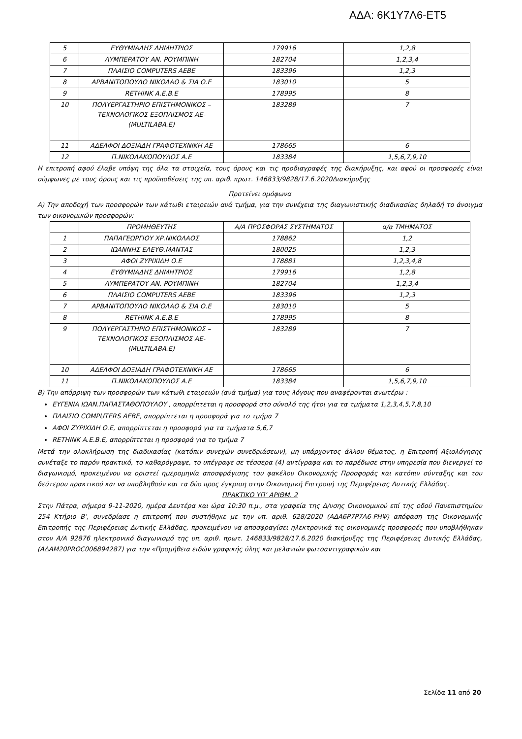ΑΔΑ: 6Κ1Υ7Λ6-ΕΤ5
| 5 | ΕΥΘΥΜΙΑΔΗΣ ΔΗΜΗΤΡΙΟΣ | 179916 | 1,2,8 |
| 6 | ΛΥΜΠΕΡΑΤΟΥ ΑΝ. ΡΟΥΜΠΙΝΗ | 182704 | 1,2,3,4 |
| 7 | ΠΛΑΙΣΙΟ COMPUTERS ΑΕΒΕ | 183396 | 1,2,3 |
| 8 | ΑΡΒΑΝΙΤΟΠΟΥΛΟ ΝΙΚΟΛΑΟ & ΣΙΑ Ο.Ε | 183010 | 5 |
| 9 | RETHINK Α.Ε.Β.Ε | 178995 | 8 |
| 10 | ΠΟΛΥΕΡΓΑΣΤΗΡΙΟ ΕΠΙΣΤΗΜΟΝΙΚΟΣ – ΤΕΧΝΟΛΟΓΙΚΟΣ ΕΞΟΠΛΙΣΜΟΣ ΑΕ- (MULTILABA.E) | 183289 | 7 |
| 11 | ΑΔΕΛΦΟΙ ΔΟΞΙΑΔΗ ΓΡΑΦΟΤΕΧΝΙΚΗ ΑΕ | 178665 | 6 |
| 12 | Π.ΝΙΚΟΛΑΚΟΠΟΥΛΟΣ Α.Ε | 183384 | 1,5,6,7,9,10 |
Η επιτροπή αφού έλαβε υπόψη της όλα τα στοιχεία, τους όρους και τις προδιαγραφές της διακήρυξης, και αφού οι προσφορές είναι σύμφωνες με τους όρους και τις προϋποθέσεις της υπ. αριθ. πρωτ. 146833/9828/17.6.2020Διακήρυξης
Προτείνει ομόφωνα
Α) Την αποδοχή των προσφορών των κάτωθι εταιρειών ανά τμήμα, για την συνέχεια της διαγωνιστικής διαδικασίας δηλαδή το άνοιγμα των οικονομικών προσφορών:
| | ΠΡΟΜΗΘΕΥΤΗΣ | Α/Α ΠΡΟΣΦΟΡΑΣ ΣΥΣΤΗΜΑΤΟΣ | α/α ΤΜΗΜΑΤΟΣ |
| 1 | ΠΑΠΑΓΕΩΡΓΙΟΥ ΧΡ.ΝΙΚΟΛΑΟΣ | 178862 | 1,2 |
| 2 | ΙΩΑΝΝΗΣ ΕΛΕΥΘ.ΜΑΝΤΑΣ | 180025 | 1,2,3 |
| 3 | ΑΦΟΙ ΖΥΡΙΧΙΔΗ Ο.Ε | 178881 | 1,2,3,4,8 |
| 4 | ΕΥΘΥΜΙΑΔΗΣ ΔΗΜΗΤΡΙΟΣ | 179916 | 1,2,8 |
| 5 | ΛΥΜΠΕΡΑΤΟΥ ΑΝ. ΡΟΥΜΠΙΝΗ | 182704 | 1,2,3,4 |
| 6 | ΠΛΑΙΣΙΟ COMPUTERS ΑΕΒΕ | 183396 | 1,2,3 |
| 7 | ΑΡΒΑΝΙΤΟΠΟΥΛΟ ΝΙΚΟΛΑΟ & ΣΙΑ Ο.Ε | 183010 | 5 |
| 8 | RETHINK Α.Ε.Β.Ε | 178995 | 8 |
| 9 | ΠΟΛΥΕΡΓΑΣΤΗΡΙΟ ΕΠΙΣΤΗΜΟΝΙΚΟΣ – ΤΕΧΝΟΛΟΓΙΚΟΣ ΕΞΟΠΛΙΣΜΟΣ ΑΕ- (MULTILABA.E) | 183289 | 7 |
| 10 | ΑΔΕΛΦΟΙ ΔΟΞΙΑΔΗ ΓΡΑΦΟΤΕΧΝΙΚΗ ΑΕ | 178665 | 6 |
| 11 | Π.ΝΙΚΟΛΑΚΟΠΟΥΛΟΣ Α.Ε | 183384 | 1,5,6,7,9,10 |
Β) Την απόρριψη των προσφορών των κάτωθι εταιρειών (ανά τμήμα) για τους λόγους που αναφέρονται ανωτέρω :
ΕΥΓΕΝΙΑ ΙΩΑΝ.ΠΑΠΑΣΤΑΘΟΠΟΥΛΟΥ , απορρίπτεται η προσφορά στο σύνολό της ήτοι για τα τμήματα 1,2,3,4,5,7,8,10
ΠΛΑΙΣΙΟ COMPUTERS ΑΕΒΕ, απορρίπτεται η προσφορά για το τμήμα 7
ΑΦΟΙ ΖΥΡΙΧΙΔΗ Ο.Ε, απορρίπτεται η προσφορά για τα τμήματα 5,6,7
RETHINK Α.Ε.Β.Ε, απορρίπτεται η προσφορά για το τμήμα 7
Μετά την ολοκλήρωση της διαδικασίας (κατόπιν συνεχών συνεδριάσεων), μη υπάρχοντος άλλου θέματος, η Επιτροπή Αξιολόγησης συνέταξε το παρόν πρακτικό, το καθαρόγραψε, το υπέγραψε σε τέσσερα (4) αντίγραφα και το παρέδωσε στην υπηρεσία που διενεργεί το διαγωνισμό, προκειμένου να οριστεί ημερομηνία αποσφράγισης του φακέλου Οικονομικής Προσφοράς και κατόπιν σύνταξης και του δεύτερου πρακτικού και να υποβληθούν και τα δύο προς έγκριση στην Οικονομική Επιτροπή της Περιφέρειας Δυτικής Ελλάδας.
ΠΡΑΚΤΙΚΟ ΥΠ’ ΑΡΙΘΜ. 2
Στην Πάτρα, σήμερα 9-11-2020, ημέρα Δευτέρα και ώρα 10:30 π.μ., στα γραφεία της Δ/νσης Οικονομικού επί της οδού Πανεπιστημίου 254 Κτήριο Β’, συνεδρίασε η επιτροπή που συστήθηκε με την υπ. αριθ. 628/2020 (ΑΔΑ6Ρ7Ρ7Λ6-ΡΗΨ) απόφαση της Οικονομικής Επιτροπής της Περιφέρειας Δυτικής Ελλάδας, προκειμένου να αποσφραγίσει ηλεκτρονικά τις οικονομικές προσφορές που υποβλήθηκαν στον Α/Α 92876 ηλεκτρονικό διαγωνισμό της υπ. αριθ. πρωτ. 146833/9828/17.6.2020 διακήρυξης της Περιφέρειας Δυτικής Ελλάδας, (ΑΔΑΜ20PROC006894287) για την «Προμήθεια ειδών γραφικής ύλης και μελανιών φωτοαντιγραφικών και
Σελίδα 11 από 20